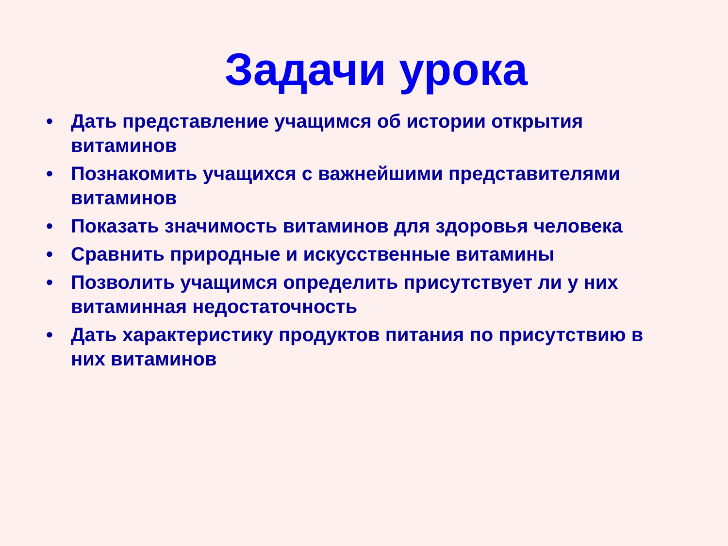Задачи урока
• Дать представление учащимся об истории открытия витаминов
• Познакомить учащихся с важнейшими представителями витаминов
• Показать значимость витаминов для здоровья человека
• Сравнить природные и искусственные витамины
• Позволить учащимся определить присутствует ли у них витаминная недостаточность
• Дать характеристику продуктов питания по присутствию в них витаминов